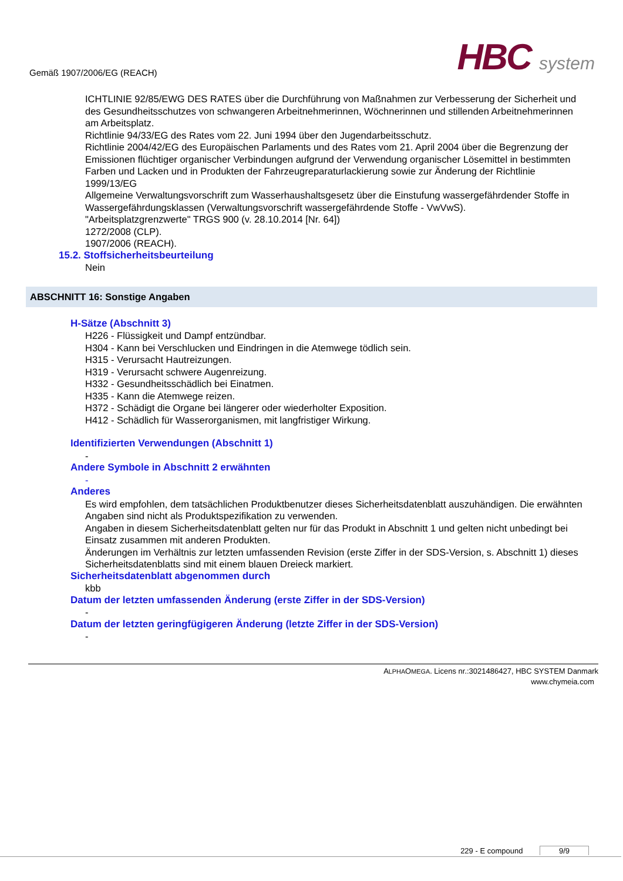Gemäß 1907/2006/EG (REACH)
HBC system
ICHTLINIE 92/85/EWG DES RATES über die Durchführung von Maßnahmen zur Verbesserung der Sicherheit und des Gesundheitsschutzes von schwangeren Arbeitnehmerinnen, Wöchnerinnen und stillenden Arbeitnehmerinnen am Arbeitsplatz.
Richtlinie 94/33/EG des Rates vom 22. Juni 1994 über den Jugendarbeitsschutz.
Richtlinie 2004/42/EG des Europäischen Parlaments und des Rates vom 21. April 2004 über die Begrenzung der Emissionen flüchtiger organischer Verbindungen aufgrund der Verwendung organischer Lösemittel in bestimmten Farben und Lacken und in Produkten der Fahrzeugreparaturlackierung sowie zur Änderung der Richtlinie 1999/13/EG
Allgemeine Verwaltungsvorschrift zum Wasserhaushaltsgesetz über die Einstufung wassergefährdender Stoffe in Wassergefährdungsklassen (Verwaltungsvorschrift wassergefährdende Stoffe - VwVwS).
"Arbeitsplatzgrenzwerte" TRGS 900 (v. 28.10.2014 [Nr. 64])
1272/2008 (CLP).
1907/2006 (REACH).
15.2. Stoffsicherheitsbeurteilung
Nein
ABSCHNITT 16: Sonstige Angaben
H-Sätze (Abschnitt 3)
H226 - Flüssigkeit und Dampf entzündbar.
H304 - Kann bei Verschlucken und Eindringen in die Atemwege tödlich sein.
H315 - Verursacht Hautreizungen.
H319 - Verursacht schwere Augenreizung.
H332 - Gesundheitsschädlich bei Einatmen.
H335 - Kann die Atemwege reizen.
H372 - Schädigt die Organe bei längerer oder wiederholter Exposition.
H412 - Schädlich für Wasserorganismen, mit langfristiger Wirkung.
Identifizierten Verwendungen (Abschnitt 1)
-
Andere Symbole in Abschnitt 2 erwähnten
-
Anderes
Es wird empfohlen, dem tatsächlichen Produktbenutzer dieses Sicherheitsdatenblatt auszuhändigen. Die erwähnten Angaben sind nicht als Produktspezifikation zu verwenden.
Angaben in diesem Sicherheitsdatenblatt gelten nur für das Produkt in Abschnitt 1 und gelten nicht unbedingt bei Einsatz zusammen mit anderen Produkten.
Änderungen im Verhältnis zur letzten umfassenden Revision (erste Ziffer in der SDS-Version, s. Abschnitt 1) dieses Sicherheitsdatenblatts sind mit einem blauen Dreieck markiert.
Sicherheitsdatenblatt abgenommen durch
kbb
Datum der letzten umfassenden Änderung (erste Ziffer in der SDS-Version)
-
Datum der letzten geringfügigeren Änderung (letzte Ziffer in der SDS-Version)
-
ALPHAOMEGA. Licens nr.:3021486427, HBC SYSTEM Danmark
www.chymeia.com
229 - E compound 9/9